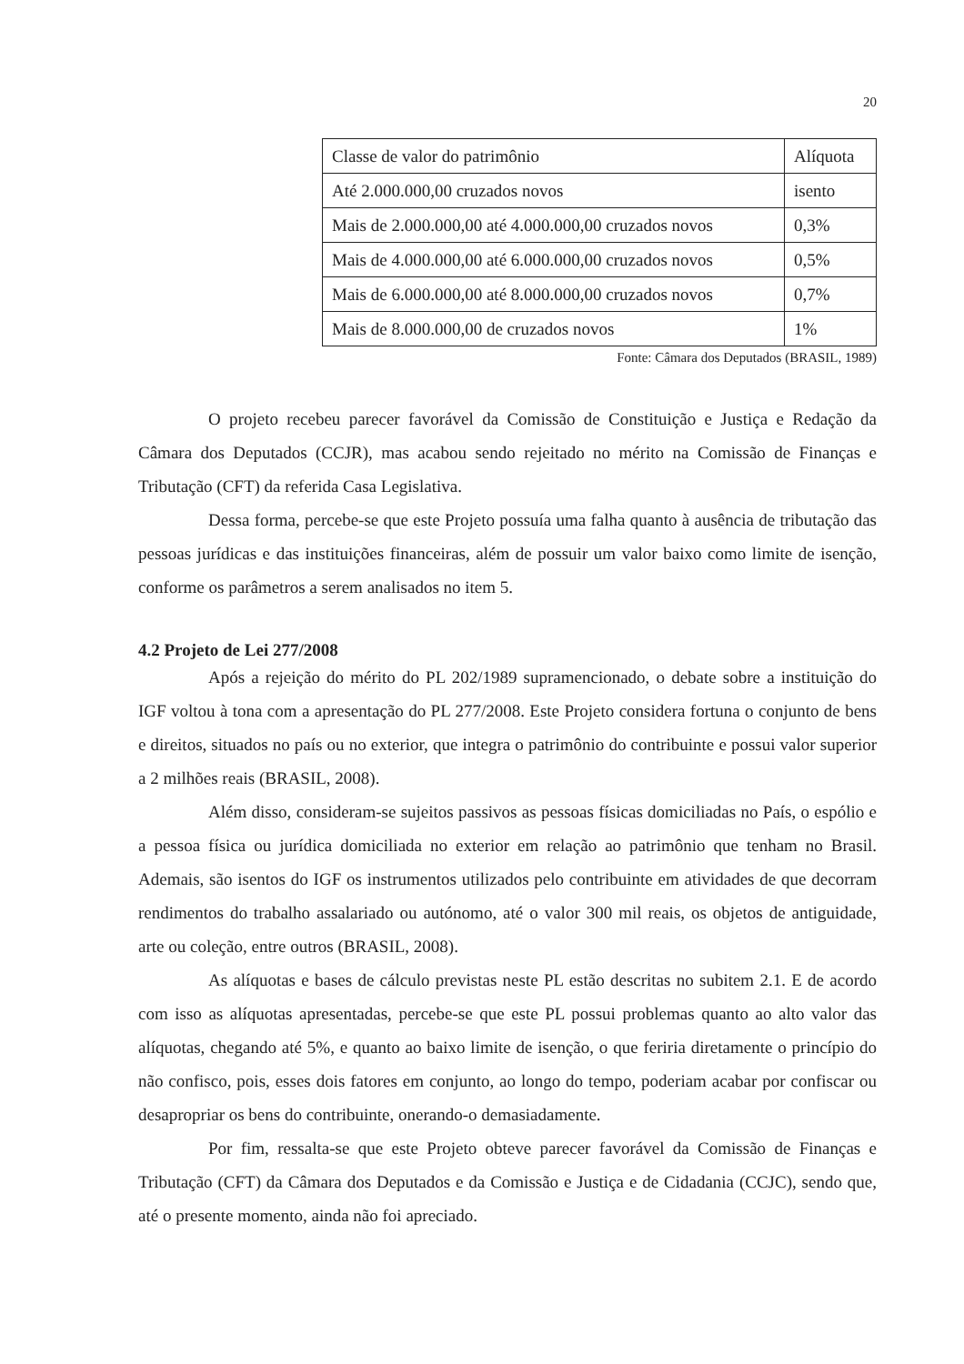20
| Classe de valor do patrimônio | Alíquota |
| Até 2.000.000,00 cruzados novos | isento |
| Mais de 2.000.000,00 até 4.000.000,00 cruzados novos | 0,3% |
| Mais de 4.000.000,00 até 6.000.000,00 cruzados novos | 0,5% |
| Mais de 6.000.000,00 até 8.000.000,00 cruzados novos | 0,7% |
| Mais de 8.000.000,00 de cruzados novos | 1% |
Fonte: Câmara dos Deputados (BRASIL, 1989)
O projeto recebeu parecer favorável da Comissão de Constituição e Justiça e Redação da Câmara dos Deputados (CCJR), mas acabou sendo rejeitado no mérito na Comissão de Finanças e Tributação (CFT) da referida Casa Legislativa.
Dessa forma, percebe-se que este Projeto possuía uma falha quanto à ausência de tributação das pessoas jurídicas e das instituições financeiras, além de possuir um valor baixo como limite de isenção, conforme os parâmetros a serem analisados no item 5.
4.2 Projeto de Lei 277/2008
Após a rejeição do mérito do PL 202/1989 supramencionado, o debate sobre a instituição do IGF voltou à tona com a apresentação do PL 277/2008. Este Projeto considera fortuna o conjunto de bens e direitos, situados no país ou no exterior, que integra o patrimônio do contribuinte e possui valor superior a 2 milhões reais (BRASIL, 2008).
Além disso, consideram-se sujeitos passivos as pessoas físicas domiciliadas no País, o espólio e a pessoa física ou jurídica domiciliada no exterior em relação ao patrimônio que tenham no Brasil. Ademais, são isentos do IGF os instrumentos utilizados pelo contribuinte em atividades de que decorram rendimentos do trabalho assalariado ou autónomo, até o valor 300 mil reais, os objetos de antiguidade, arte ou coleção, entre outros (BRASIL, 2008).
As alíquotas e bases de cálculo previstas neste PL estão descritas no subitem 2.1. E de acordo com isso as alíquotas apresentadas, percebe-se que este PL possui problemas quanto ao alto valor das alíquotas, chegando até 5%, e quanto ao baixo limite de isenção, o que feriria diretamente o princípio do não confisco, pois, esses dois fatores em conjunto, ao longo do tempo, poderiam acabar por confiscar ou desapropriar os bens do contribuinte, onerando-o demasiadamente.
Por fim, ressalta-se que este Projeto obteve parecer favorável da Comissão de Finanças e Tributação (CFT) da Câmara dos Deputados e da Comissão e Justiça e de Cidadania (CCJC), sendo que, até o presente momento, ainda não foi apreciado.